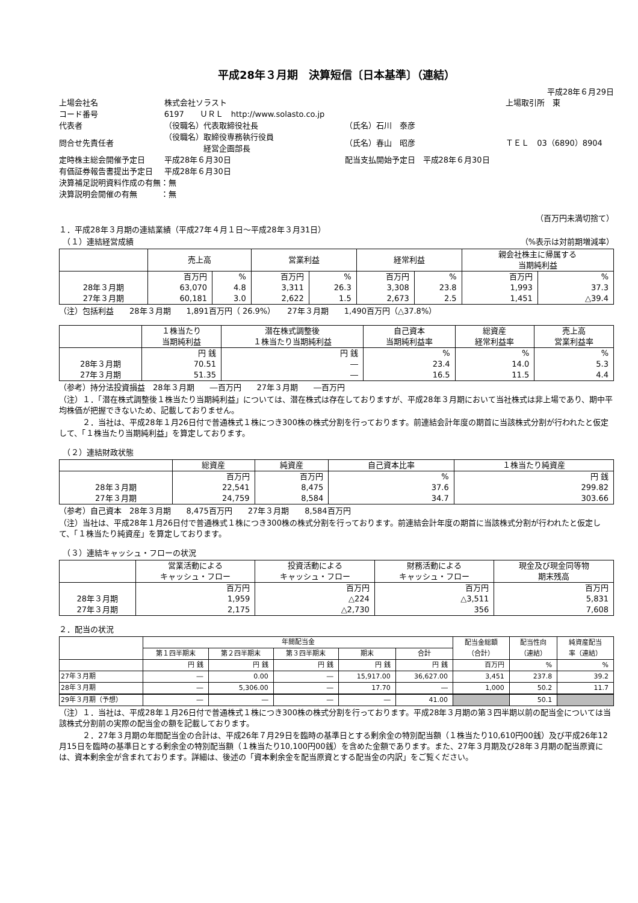平成28年３月期　決算短信〔日本基準〕（連結）
平成28年６月29日
| 上場会社名 | 株式会社ソラスト | | | 上場取引所 東 |
| コード番号 | 6197 ＵＲＬ http://www.solasto.co.jp | | | |
| 代表者 | （役職名）代表取締役社長 | | （氏名）石川 泰彦 | |
| 問合せ先責任者 | （役職名）取締役専務執行役員 経営企画部長 | | （氏名）春山 昭彦 | ＴＥＬ 03（6890）8904 |
| 定時株主総会開催予定日 | 平成28年６月30日 | | 配当支払開始予定日 平成28年６月30日 | |
| 有価証券報告書提出予定日 | 平成28年６月30日 | | | |
| 決算補足説明資料作成の有無：無 | | | | |
| 決算説明会開催の有無 ：無 | | | | |
（百万円未満切捨て）
１．平成28年３月期の連結業績（平成27年４月１日～平成28年３月31日）
　（１）連結経営成績 （%表示は対前期増減率）
| | 売上高 | | 営業利益 | | 経常利益 | | 親会社株主に帰属する 当期純利益 | |
| --- | --- | --- | --- | --- | --- | --- | --- | --- |
| | 百万円 | % | 百万円 | % | 百万円 | % | 百万円 | % |
| 28年３月期 | 63,070 | 4.8 | 3,311 | 26.3 | 3,308 | 23.8 | 1,993 | 37.3 |
| 27年３月期 | 60,181 | 3.0 | 2,622 | 1.5 | 2,673 | 2.5 | 1,451 | △39.4 |
（注）包括利益　　28年３月期　　1,891百万円（ 26.9%）　　27年３月期　　1,490百万円（△37.8%）
| | １株当たり 当期純利益 | 潜在株式調整後 １株当たり当期純利益 | 自己資本 当期純利益率 | 総資産 経常利益率 | 売上高 営業利益率 |
| --- | --- | --- | --- | --- | --- |
| | 円 銭 | 円 銭 | % | % | % |
| 28年３月期 | 70.51 | ― | 23.4 | 14.0 | 5.3 |
| 27年３月期 | 51.35 | ― | 16.5 | 11.5 | 4.4 |
（参考）持分法投資損益　28年３月期　　―百万円　　27年３月期　　―百万円
（注）１．「潜在株式調整後１株当たり当期純利益」については、潜在株式は存在しておりますが、平成28年３月期において当社株式は非上場であり、期中平均株価が把握できないため、記載しておりません。
　　　２．当社は、平成28年１月26日付で普通株式１株につき300株の株式分割を行っております。前連結会計年度の期首に当該株式分割が行われたと仮定して、「１株当たり当期純利益」を算定しております。
　（２）連結財政状態
| | 総資産 | 純資産 | 自己資本比率 | １株当たり純資産 |
| --- | --- | --- | --- | --- |
| | 百万円 | 百万円 | % | 円 銭 |
| 28年３月期 | 22,541 | 8,475 | 37.6 | 299.82 |
| 27年３月期 | 24,759 | 8,584 | 34.7 | 303.66 |
（参考）自己資本　28年３月期　　8,475百万円　　27年３月期　　8,584百万円
（注）当社は、平成28年１月26日付で普通株式１株につき300株の株式分割を行っております。前連結会計年度の期首に当該株式分割が行われたと仮定して、「１株当たり純資産」を算定しております。
　（３）連結キャッシュ・フローの状況
| | 営業活動による キャッシュ・フロー | 投資活動による キャッシュ・フロー | 財務活動による キャッシュ・フロー | 現金及び現金同等物 期末残高 |
| --- | --- | --- | --- | --- |
| | 百万円 | 百万円 | 百万円 | 百万円 |
| 28年３月期 | 1,959 | △224 | △3,511 | 5,831 |
| 27年３月期 | 2,175 | △2,730 | 356 | 7,608 |
２．配当の状況
| | 年間配当金 | | | | | 配当金総額 （合計） | 配当性向 （連結） | 純資産配当 率（連結） |
| --- | --- | --- | --- | --- | --- | --- | --- | --- |
| | 第１四半期末 | 第２四半期末 | 第３四半期末 | 期末 | 合計 | | | |
| | 円 銭 | 円 銭 | 円 銭 | 円 銭 | 円 銭 | 百万円 | % | % |
| 27年３月期 | ― | 0.00 | ― | 15,917.00 | 36,627.00 | 3,451 | 237.8 | 39.2 |
| 28年３月期 | ― | 5,306.00 | ― | 17.70 | ― | 1,000 | 50.2 | 11.7 |
| 29年３月期（予想） | ― | ― | ― | ― | 41.00 | | 50.1 | |
（注）１．当社は、平成28年１月26日付で普通株式１株につき300株の株式分割を行っております。平成28年３月期の第３四半期以前の配当金については当該株式分割前の実際の配当金の額を記載しております。
　　　２．27年３月期の年間配当金の合計は、平成26年７月29日を臨時の基準日とする剰余金の特別配当額（１株当たり10,610円00銭）及び平成26年12月15日を臨時の基準日とする剰余金の特別配当額（１株当たり10,100円00銭）を含めた金額であります。また、27年３月期及び28年３月期の配当原資には、資本剰余金が含まれております。詳細は、後述の「資本剰余金を配当原資とする配当金の内訳」をご覧ください。